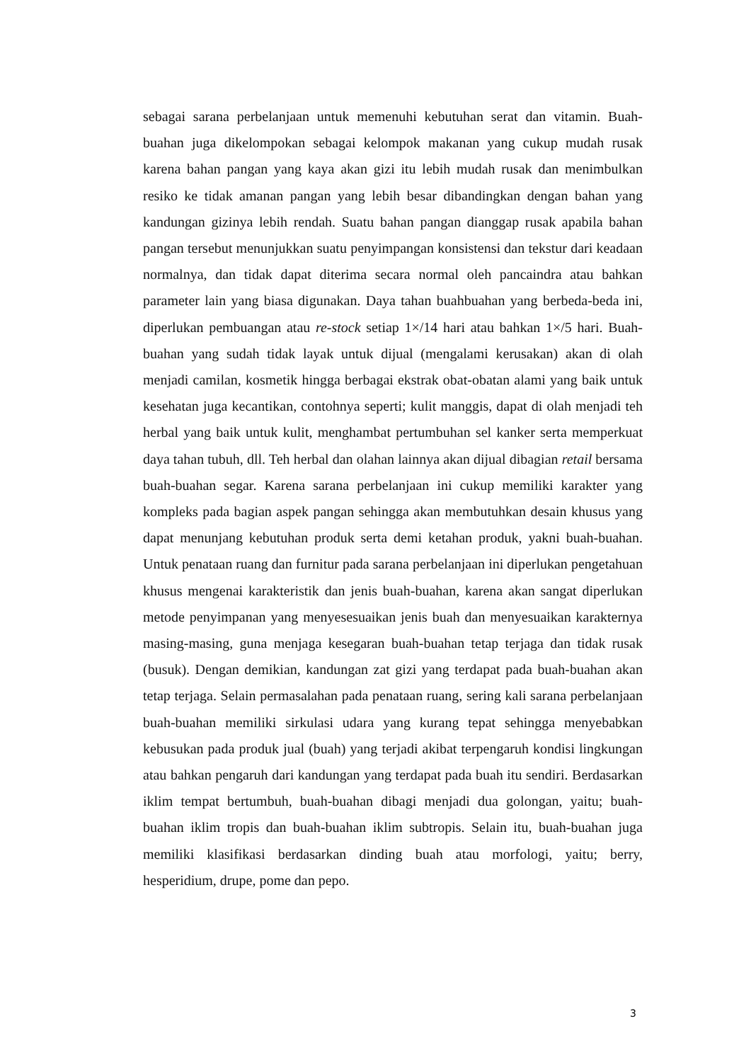sebagai sarana perbelanjaan untuk memenuhi kebutuhan serat dan vitamin. Buah-buahan juga dikelompokan sebagai kelompok makanan yang cukup mudah rusak karena bahan pangan yang kaya akan gizi itu lebih mudah rusak dan menimbulkan resiko ke tidak amanan pangan yang lebih besar dibandingkan dengan bahan yang kandungan gizinya lebih rendah. Suatu bahan pangan dianggap rusak apabila bahan pangan tersebut menunjukkan suatu penyimpangan konsistensi dan tekstur dari keadaan normalnya, dan tidak dapat diterima secara normal oleh pancaindra atau bahkan parameter lain yang biasa digunakan. Daya tahan buahbuahan yang berbeda-beda ini, diperlukan pembuangan atau re-stock setiap 1×/14 hari atau bahkan 1×/5 hari. Buah-buahan yang sudah tidak layak untuk dijual (mengalami kerusakan) akan di olah menjadi camilan, kosmetik hingga berbagai ekstrak obat-obatan alami yang baik untuk kesehatan juga kecantikan, contohnya seperti; kulit manggis, dapat di olah menjadi teh herbal yang baik untuk kulit, menghambat pertumbuhan sel kanker serta memperkuat daya tahan tubuh, dll. Teh herbal dan olahan lainnya akan dijual dibagian retail bersama buah-buahan segar. Karena sarana perbelanjaan ini cukup memiliki karakter yang kompleks pada bagian aspek pangan sehingga akan membutuhkan desain khusus yang dapat menunjang kebutuhan produk serta demi ketahan produk, yakni buah-buahan. Untuk penataan ruang dan furnitur pada sarana perbelanjaan ini diperlukan pengetahuan khusus mengenai karakteristik dan jenis buah-buahan, karena akan sangat diperlukan metode penyimpanan yang menyesesuaikan jenis buah dan menyesuaikan karakternya masing-masing, guna menjaga kesegaran buah-buahan tetap terjaga dan tidak rusak (busuk). Dengan demikian, kandungan zat gizi yang terdapat pada buah-buahan akan tetap terjaga. Selain permasalahan pada penataan ruang, sering kali sarana perbelanjaan buah-buahan memiliki sirkulasi udara yang kurang tepat sehingga menyebabkan kebusukan pada produk jual (buah) yang terjadi akibat terpengaruh kondisi lingkungan atau bahkan pengaruh dari kandungan yang terdapat pada buah itu sendiri. Berdasarkan iklim tempat bertumbuh, buah-buahan dibagi menjadi dua golongan, yaitu; buah-buahan iklim tropis dan buah-buahan iklim subtropis. Selain itu, buah-buahan juga memiliki klasifikasi berdasarkan dinding buah atau morfologi, yaitu; berry, hesperidium, drupe, pome dan pepo.
3